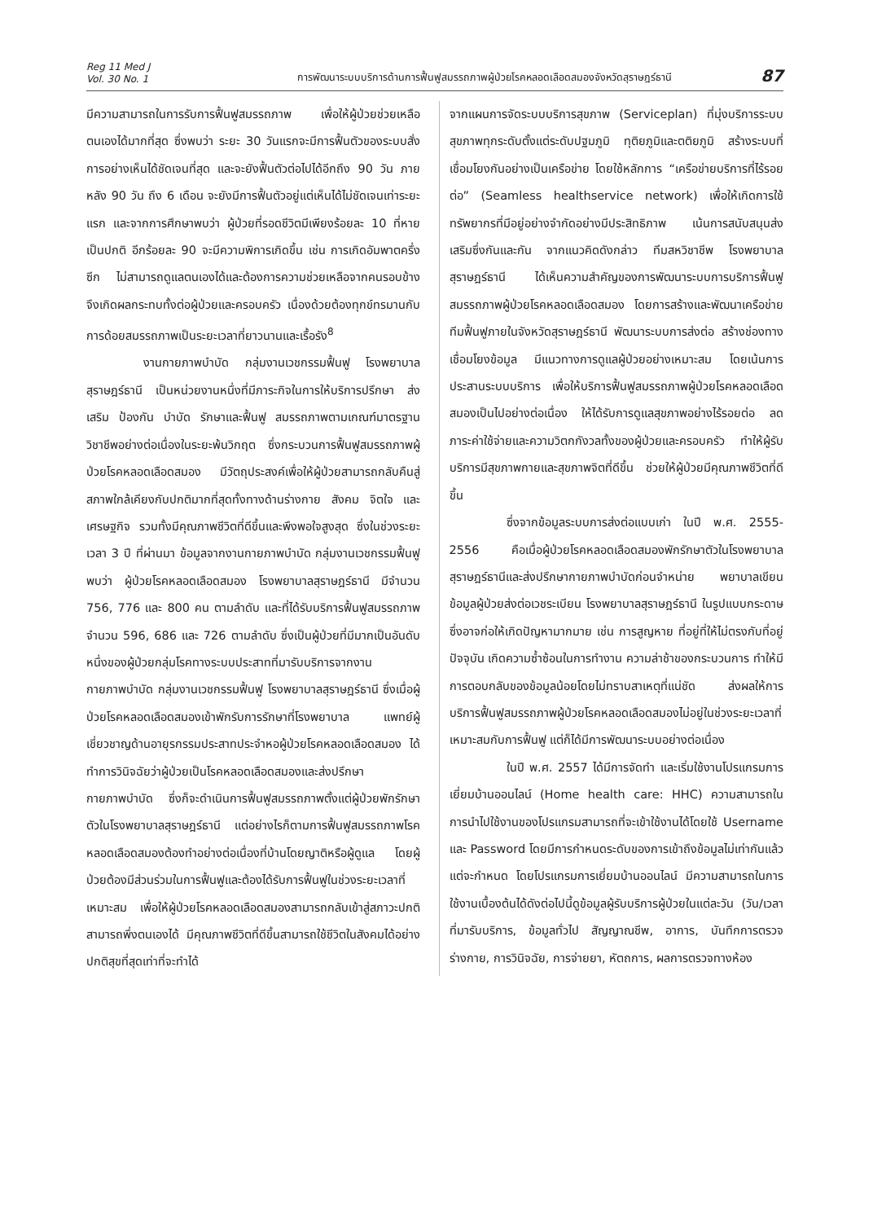Reg 11 Med J
Vol. 30 No. 1
การพัฒนาระบบบริการด้านการฟื้นฟูสมรรถภาพผู้ป่วยโรคหลอดเลือดสมองจังหวัดสุราษฎร์ธานี
87
มีความสามารถในการรับการฟื้นฟูสมรรถภาพ เพื่อให้ผู้ป่วยช่วยเหลือตนเองได้มากที่สุด ซึ่งพบว่า ระยะ 30 วันแรกจะมีการฟื้นตัวของระบบสั่งการอย่างเห็นได้ชัดเจนที่สุด และจะยังฟื้นตัวต่อไปได้อีกถึง 90 วัน ภายหลัง 90 วัน ถึง 6 เดือน จะยังมีการฟื้นตัวอยู่แต่เห็นได้ไม่ชัดเจนเท่าระยะแรก และจากการศึกษาพบว่า ผู้ป่วยที่รอดชีวิตมีเพียงร้อยละ 10 ที่หายเป็นปกติ อีกร้อยละ 90 จะมีความพิการเกิดขึ้น เช่น การเกิดอัมพาตครึ่งซีก ไม่สามารถดูแลตนเองได้และต้องการความช่วยเหลือจากคนรอบข้าง จึงเกิดผลกระทบทั้งต่อผู้ป่วยและครอบครัว เนื่องด้วยต้องทุกข์ทรมานกับการด้อยสมรรถภาพเป็นระยะเวลาที่ยาวนานและเรื้อรัง<sup>8</sup>
งานกายภาพบำบัด กลุ่มงานเวชกรรมฟื้นฟู โรงพยาบาลสุราษฎร์ธานี เป็นหน่วยงานหนึ่งที่มีภาระกิจในการให้บริการปรึกษา ส่งเสริม ป้องกัน บำบัด รักษาและฟื้นฟู สมรรถภาพตามเกณฑ์มาตรฐานวิชาชีพอย่างต่อเนื่องในระยะพ้นวิกฤต ซึ่งกระบวนการฟื้นฟูสมรรถภาพผู้ป่วยโรคหลอดเลือดสมอง มีวัตถุประสงค์เพื่อให้ผู้ป่วยสามารถกลับคืนสู่สภาพใกล้เคียงกับปกติมากที่สุดทั้งทางด้านร่างกาย สังคม จิตใจ และเศรษฐกิจ รวมทั้งมีคุณภาพชีวิตที่ดีขึ้นและพึงพอใจสูงสุด ซึ่งในช่วงระยะเวลา 3 ปี ที่ผ่านมา ข้อมูลจากงานกายภาพบำบัด กลุ่มงานเวชกรรมฟื้นฟู พบว่า ผู้ป่วยโรคหลอดเลือดสมอง โรงพยาบาลสุราษฎร์ธานี มีจำนวน 756, 776 และ 800 คน ตามลำดับ และที่ได้รับบริการฟื้นฟูสมรรถภาพจำนวน 596, 686 และ 726 ตามลำดับ ซึ่งเป็นผู้ป่วยที่มีมากเป็นอันดับหนึ่งของผู้ป่วยกลุ่มโรคทางระบบประสาทที่มารับบริการจากงานกายภาพบำบัด กลุ่มงานเวชกรรมฟื้นฟู โรงพยาบาลสุราษฎร์ธานี ซึ่งเมื่อผู้ป่วยโรคหลอดเลือดสมองเข้าพักรับการรักษาที่โรงพยาบาล แพทย์ผู้เชี่ยวชาญด้านอายุรกรรมประสาทประจำหอผู้ป่วยโรคหลอดเลือดสมอง ได้ทำการวินิจฉัยว่าผู้ป่วยเป็นโรคหลอดเลือดสมองและส่งปรึกษากายภาพบำบัด ซึ่งก็จะดำเนินการฟื้นฟูสมรรถภาพตั้งแต่ผู้ป่วยพักรักษาตัวในโรงพยาบาลสุราษฎร์ธานี แต่อย่างไรก็ตามการฟื้นฟูสมรรถภาพโรคหลอดเลือดสมองต้องทำอย่างต่อเนื่องที่บ้านโดยญาติหรือผู้ดูแล โดยผู้ป่วยต้องมีส่วนร่วมในการฟื้นฟูและต้องได้รับการฟื้นฟูในช่วงระยะเวลาที่เหมาะสม เพื่อให้ผู้ป่วยโรคหลอดเลือดสมองสามารถกลับเข้าสู่สภาวะปกติ สามารถพึ่งตนเองได้ มีคุณภาพชีวิตที่ดีขึ้นสามารถใช้ชีวิตในสังคมได้อย่างปกติสุขที่สุดเท่าที่จะทำได้
จากแผนการจัดระบบบริการสุขภาพ (Serviceplan) ที่มุ่งบริการระบบสุขภาพทุกระดับตั้งแต่ระดับปฐมภูมิ ทุติยภูมิและตติยภูมิ สร้างระบบที่เชื่อมโยงกันอย่างเป็นเครือข่าย โดยใช้หลักการ “เครือข่ายบริการที่ไร้รอยต่อ” (Seamless healthservice network) เพื่อให้เกิดการใช้ทรัพยากรที่มีอยู่อย่างจำกัดอย่างมีประสิทธิภาพ เน้นการสนับสนุนส่งเสริมซึ่งกันและกัน จากแนวคิดดังกล่าว ทีมสหวิชาชีพ โรงพยาบาลสุราษฎร์ธานี ได้เห็นความสำคัญของการพัฒนาระบบการบริการฟื้นฟูสมรรถภาพผู้ป่วยโรคหลอดเลือดสมอง โดยการสร้างและพัฒนาเครือข่ายทีมฟื้นฟูภายในจังหวัดสุราษฎร์ธานี พัฒนาระบบการส่งต่อ สร้างช่องทางเชื่อมโยงข้อมูล มีแนวทางการดูแลผู้ป่วยอย่างเหมาะสม โดยเน้นการประสานระบบบริการ เพื่อให้บริการฟื้นฟูสมรรถภาพผู้ป่วยโรคหลอดเลือดสมองเป็นไปอย่างต่อเนื่อง ให้ได้รับการดูแลสุขภาพอย่างไร้รอยต่อ ลดภาระค่าใช้จ่ายและความวิตกกังวลทั้งของผู้ป่วยและครอบครัว ทำให้ผู้รับบริการมีสุขภาพกายและสุขภาพจิตที่ดีขึ้น ช่วยให้ผู้ป่วยมีคุณภาพชีวิตที่ดีขึ้น
ซึ่งจากข้อมูลระบบการส่งต่อแบบเก่า ในปี พ.ศ. 2555-2556 คือเมื่อผู้ป่วยโรคหลอดเลือดสมองพักรักษาตัวในโรงพยาบาลสุราษฎร์ธานีและส่งปรึกษากายภาพบำบัดก่อนจำหน่าย พยาบาลเขียนข้อมูลผู้ป่วยส่งต่อเวชระเบียน โรงพยาบาลสุราษฎร์ธานี ในรูปแบบกระดาษ ซึ่งอาจก่อให้เกิดปัญหามากมาย เช่น การสูญหาย ที่อยู่ที่ให้ไม่ตรงกับที่อยู่ปัจจุบัน เกิดความซ้ำซ้อนในการทำงาน ความล่าช้าของกระบวนการ ทำให้มีการตอบกลับของข้อมูลน้อยโดยไม่ทราบสาเหตุที่แน่ชัด ส่งผลให้การบริการฟื้นฟูสมรรถภาพผู้ป่วยโรคหลอดเลือดสมองไม่อยู่ในช่วงระยะเวลาที่เหมาะสมกับการฟื้นฟู แต่ก็ได้มีการพัฒนาระบบอย่างต่อเนื่อง
ในปี พ.ศ. 2557 ได้มีการจัดทำ และเริ่มใช้งานโปรแกรมการเยี่ยมบ้านออนไลน์ (Home health care: HHC) ความสามารถในการนำไปใช้งานของโปรแกรมสามารถที่จะเข้าใช้งานได้โดยใช้ Username และ Password โดยมีการกำหนดระดับของการเข้าถึงข้อมูลไม่เท่ากันแล้วแต่จะกำหนด โดยโปรแกรมการเยี่ยมบ้านออนไลน์ มีความสามารถในการใช้งานเบื้องต้นได้ดังต่อไปนี้ดูข้อมูลผู้รับบริการผู้ป่วยในแต่ละวัน (วัน/เวลาที่มารับบริการ, ข้อมูลทั่วไป สัญญาณชีพ, อาการ, บันทึกการตรวจร่างกาย, การวินิจฉัย, การจ่ายยา, หัตถการ, ผลการตรวจทางห้อง